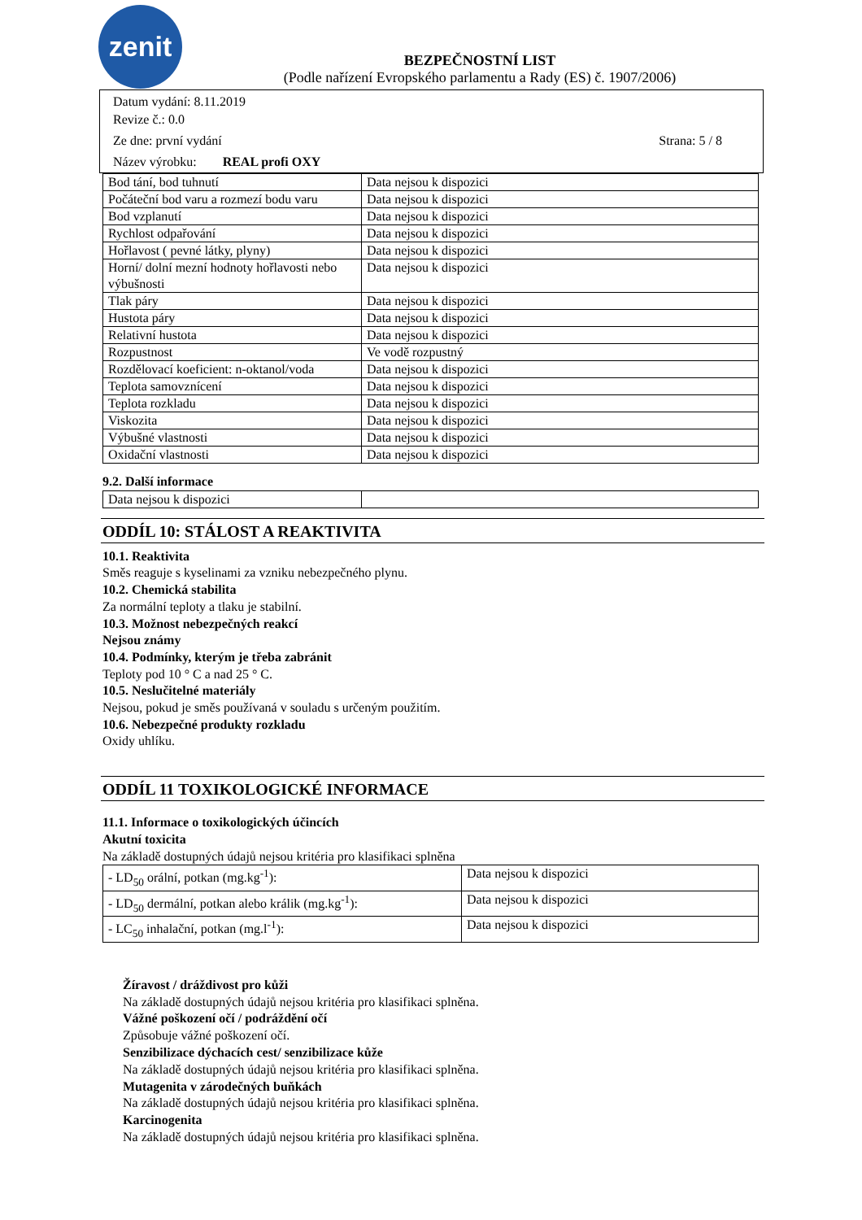zenit
BEZPEČNOSTNÍ LIST
(Podle nařízení Evropského parlamentu a Rady (ES) č. 1907/2006)
Datum vydání: 8.11.2019
Revize č.: 0.0
Ze dne: první vydání Strana: 5 / 8
Název výrobku: REAL profi OXY
| Bod tání, bod tuhnutí | Data nejsou k dispozici |
| Počáteční bod varu a rozmezí bodu varu | Data nejsou k dispozici |
| Bod vzplanutí | Data nejsou k dispozici |
| Rychlost odpařování | Data nejsou k dispozici |
| Hořlavost ( pevné látky, plyny) | Data nejsou k dispozici |
| Horní/ dolní mezní hodnoty hořlavosti nebo výbušnosti | Data nejsou k dispozici |
| Tlak páry | Data nejsou k dispozici |
| Hustota páry | Data nejsou k dispozici |
| Relativní hustota | Data nejsou k dispozici |
| Rozpustnost | Ve vodě rozpustný |
| Rozdělovací koeficient: n-oktanol/voda | Data nejsou k dispozici |
| Teplota samovznícení | Data nejsou k dispozici |
| Teplota rozkladu | Data nejsou k dispozici |
| Viskozita | Data nejsou k dispozici |
| Výbušné vlastnosti | Data nejsou k dispozici |
| Oxidační vlastnosti | Data nejsou k dispozici |
9.2. Další informace
| Data nejsou k dispozici | |
ODDÍL 10: STÁLOST A REAKTIVITA
10.1. Reaktivita
Směs reaguje s kyselinami za vzniku nebezpečného plynu.
10.2. Chemická stabilita
Za normální teploty a tlaku je stabilní.
10.3. Možnost nebezpečných reakcí
Nejsou známy
10.4. Podmínky, kterým je třeba zabránit
Teploty pod 10 ° C a nad 25 ° C.
10.5. Neslučitelné materiály
Nejsou, pokud je směs používaná v souladu s určeným použitím.
10.6. Nebezpečné produkty rozkladu
Oxidy uhlíku.
ODDÍL 11 TOXIKOLOGICKÉ INFORMACE
11.1. Informace o toxikologických účincích
Akutní toxicita
Na základě dostupných údajů nejsou kritéria pro klasifikaci splněna
| - LD<sub>50</sub> orální, potkan (mg.kg<sup>-1</sup>): | Data nejsou k dispozici |
| - LD<sub>50</sub> dermální, potkan alebo králik (mg.kg<sup>-1</sup>): | Data nejsou k dispozici |
| - LC<sub>50</sub> inhalační, potkan (mg.l<sup>-1</sup>): | Data nejsou k dispozici |
Žíravost / dráždivost pro kůži
Na základě dostupných údajů nejsou kritéria pro klasifikaci splněna.
Vážné poškození očí / podráždění očí
Způsobuje vážné poškození očí.
Senzibilizace dýchacích cest/ senzibilizace kůže
Na základě dostupných údajů nejsou kritéria pro klasifikaci splněna.
Mutagenita v zárodečných buňkách
Na základě dostupných údajů nejsou kritéria pro klasifikaci splněna.
Karcinogenita
Na základě dostupných údajů nejsou kritéria pro klasifikaci splněna.